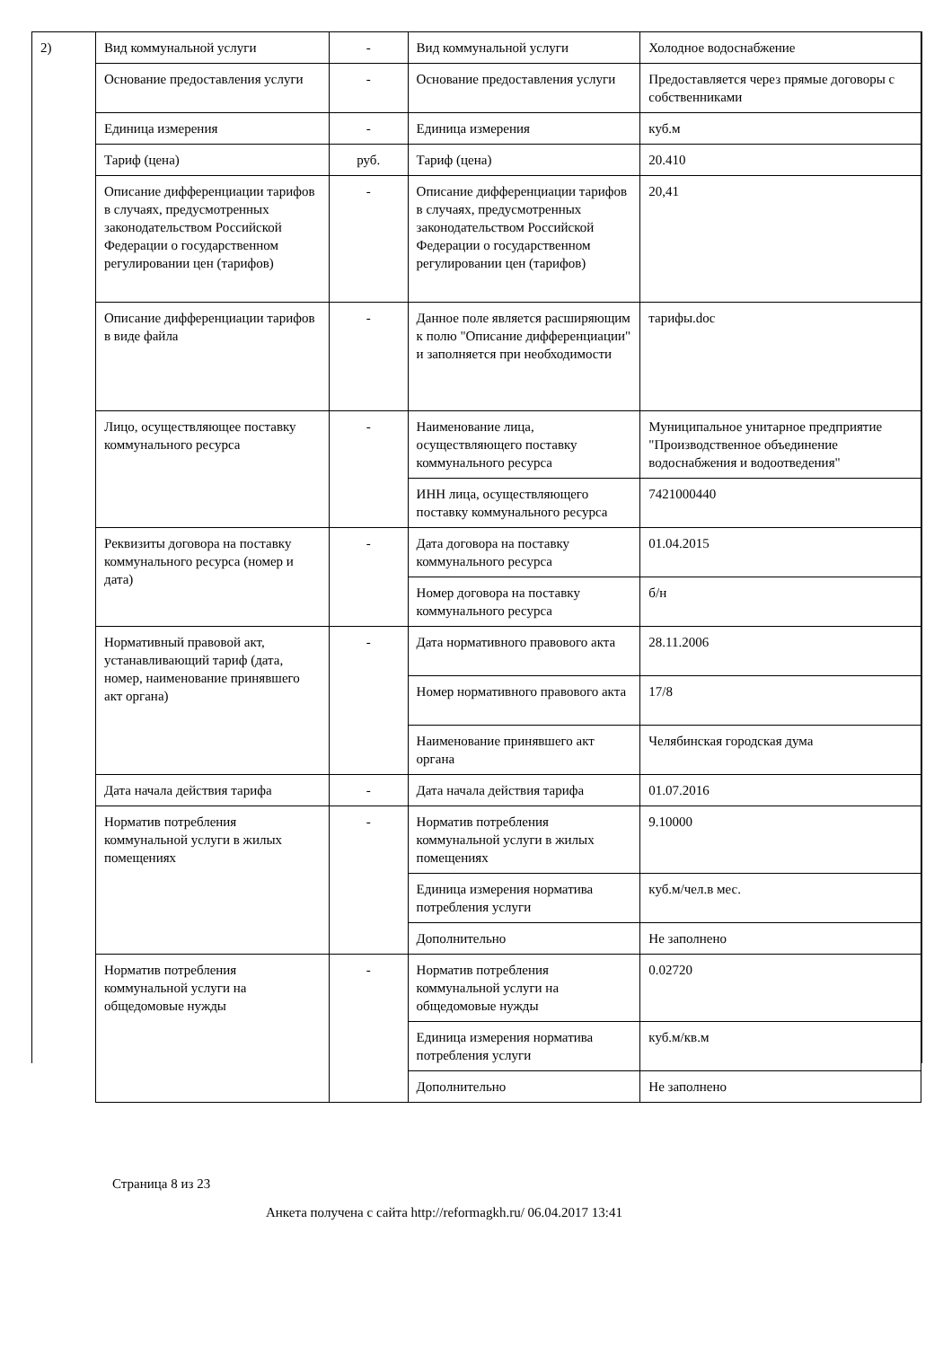2)
| Вид коммунальной услуги | - | Вид коммунальной услуги | Холодное водоснабжение |
| Основание предоставления услуги | - | Основание предоставления услуги | Предоставляется через прямые договоры с собственниками |
| Единица измерения | - | Единица измерения | куб.м |
| Тариф (цена) | руб. | Тариф (цена) | 20.410 |
| Описание дифференциации тарифов в случаях, предусмотренных законодательством Российской Федерации о государственном регулировании цен (тарифов) | - | Описание дифференциации тарифов в случаях, предусмотренных законодательством Российской Федерации о государственном регулировании цен (тарифов) | 20,41 |
| Описание дифференциации тарифов в виде файла | - | Данное поле является расширяющим к полю "Описание дифференциации" и заполняется при необходимости | тарифы.doc |
| Лицо, осуществляющее поставку коммунального ресурса | - | Наименование лица, осуществляющего поставку коммунального ресурса | Муниципальное унитарное предприятие "Производственное объединение водоснабжения и водоотведения" |
| | | ИНН лица, осуществляющего поставку коммунального ресурса | 7421000440 |
| Реквизиты договора на поставку коммунального ресурса (номер и дата) | - | Дата договора на поставку коммунального ресурса | 01.04.2015 |
| | | Номер договора на поставку коммунального ресурса | б/н |
| Нормативный правовой акт, устанавливающий тариф (дата, номер, наименование принявшего акт органа) | - | Дата нормативного правового акта | 28.11.2006 |
| | | Номер нормативного правового акта | 17/8 |
| | | Наименование принявшего акт органа | Челябинская городская дума |
| Дата начала действия тарифа | - | Дата начала действия тарифа | 01.07.2016 |
| Норматив потребления коммунальной услуги в жилых помещениях | - | Норматив потребления коммунальной услуги в жилых помещениях | 9.10000 |
| | | Единица измерения норматива потребления услуги | куб.м/чел.в мес. |
| | | Дополнительно | Не заполнено |
| Норматив потребления коммунальной услуги на общедомовые нужды | - | Норматив потребления коммунальной услуги на общедомовые нужды | 0.02720 |
| | | Единица измерения норматива потребления услуги | куб.м/кв.м |
| | | Дополнительно | Не заполнено |
Страница 8 из 23
Анкета получена с сайта http://reformagkh.ru/ 06.04.2017 13:41